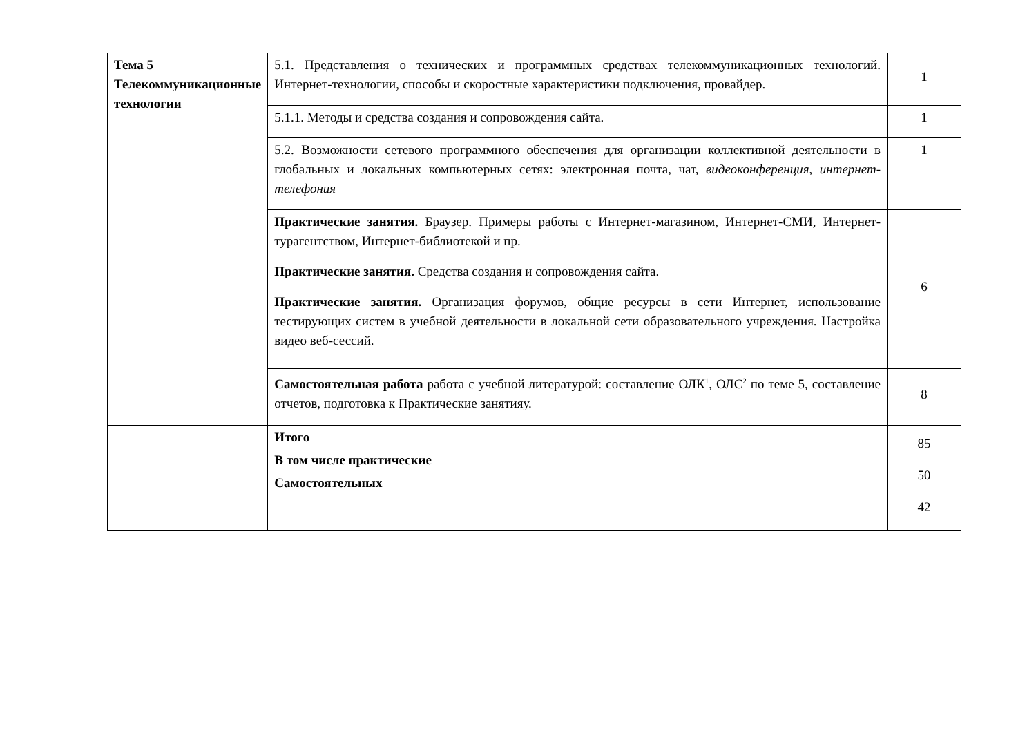| Тема 5 Телекоммуникационные технологии | 5.1. Представления о технических и программных средствах телекоммуникационных технологий. Интернет-технологии, способы и скоростные характеристики подключения, провайдер. | 1 |
| | 5.1.1. Методы и средства создания и сопровождения сайта. | 1 |
| | 5.2. Возможности сетевого программного обеспечения для организации коллективной деятельности в глобальных и локальных компьютерных сетях: электронная почта, чат, видеоконференция , интернет-телефония | 1 |
| | Практические занятия. Браузер. Примеры работы с Интернет-магазином, Интернет-СМИ, Интернет-турагентством, Интернет-библиотекой и пр. Практические занятия. Средства создания и сопровождения сайта. Практические занятия. Организация форумов, общие ресурсы в сети Интернет, использование тестирующих систем в учебной деятельности в локальной сети образовательного учреждения. Настройка видео веб-сессий. | 6 |
| | Самостоятельная работа работа с учебной литературой: составление ОЛК<sup>1</sup>, ОЛС<sup>2</sup> по теме 5, составление отчетов, подготовка к Практические занятияу. | 8 |
| | Итого В том числе практические Самостоятельных | 85 50 42 |